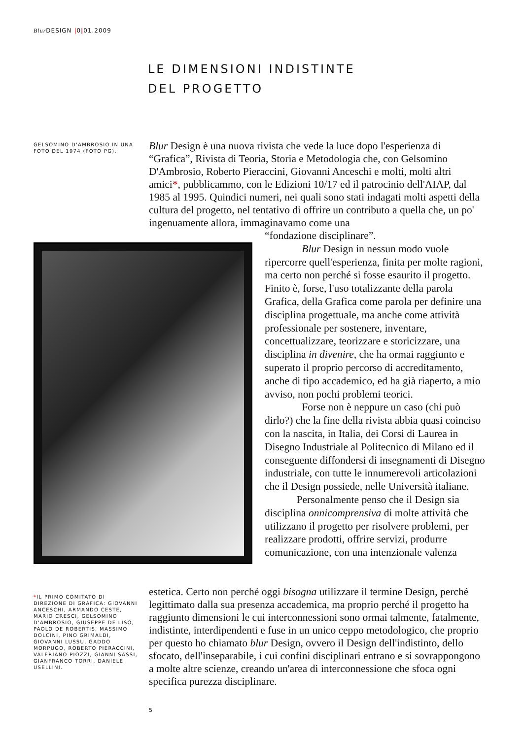Blur DESIGN |0|01.2009
LE DIMENSIONI INDISTINTE
DEL PROGETTO
GELSOMINO D'AMBROSIO IN UNA FOTO DEL 1974 (FOTO PG).
Blur Design è una nuova rivista che vede la luce dopo l'esperienza di “Grafica”, Rivista di Teoria, Storia e Metodologia che, con Gelsomino D'Ambrosio, Roberto Pieraccini, Giovanni Anceschi e molti, molti altri amici*, pubblicammo, con le Edizioni 10/17 ed il patrocinio dell'AIAP, dal 1985 al 1995. Quindici numeri, nei quali sono stati indagati molti aspetti della cultura del progetto, nel tentativo di offrire un contributo a quella che, un po' ingenuamente allora, immaginavamo come una
“fondazione disciplinare”.
    Blur Design in nessun modo vuole ripercorre quell'esperienza, finita per molte ragioni, ma certo non perché si fosse esaurito il progetto. Finito è, forse, l'uso totalizzante della parola Grafica, della Grafica come parola per definire una disciplina progettuale, ma anche come attività professionale per sostenere, inventare, concettualizzare, teorizzare e storicizzare, una disciplina in divenire, che ha ormai raggiunto e superato il proprio percorso di accreditamento, anche di tipo accademico, ed ha già riaperto, a mio avviso, non pochi problemi teorici.
    Forse non è neppure un caso (chi può dirlo?) che la fine della rivista abbia quasi coinciso con la nascita, in Italia, dei Corsi di Laurea in Disegno Industriale al Politecnico di Milano ed il conseguente diffondersi di insegnamenti di Disegno industriale, con tutte le innumerevoli articolazioni che il Design possiede, nelle Università italiane.
   Personalmente penso che il Design sia disciplina onnicomprensiva di molte attività che utilizzano il progetto per risolvere problemi, per realizzare prodotti, offrire servizi, produrre comunicazione, con una intenzionale valenza
estetica. Certo non perché oggi bisogna utilizzare il termine Design, perché legittimato dalla sua presenza accademica, ma proprio perché il progetto ha raggiunto dimensioni le cui interconnessioni sono ormai talmente, fatalmente, indistinte, interdipendenti e fuse in un unico ceppo metodologico, che proprio per questo ho chiamato blur Design, ovvero il Design dell'indistinto, dello sfocato, dell'inseparabile, i cui confini disciplinari entrano e si sovrappongono a molte altre scienze, creando un'area di interconnessione che sfoca ogni specifica purezza disciplinare.
*IL PRIMO COMITATO DI DIREZIONE DI GRAFICA: GIOVANNI ANCESCHI, ARMANDO CESTE, MARIO CRESCI, GELSOMINO D'AMBROSIO, GIUSEPPE DE LISO, PAOLO DE ROBERTIS, MASSIMO DOLCINI, PINO GRIMALDI, GIOVANNI LUSSU, GADDO MORPUGO, ROBERTO PIERACCINI, VALERIANO PIOZZI, GIANNI SASSI, GIANFRANCO TORRI, DANIELE USELLINI.
5